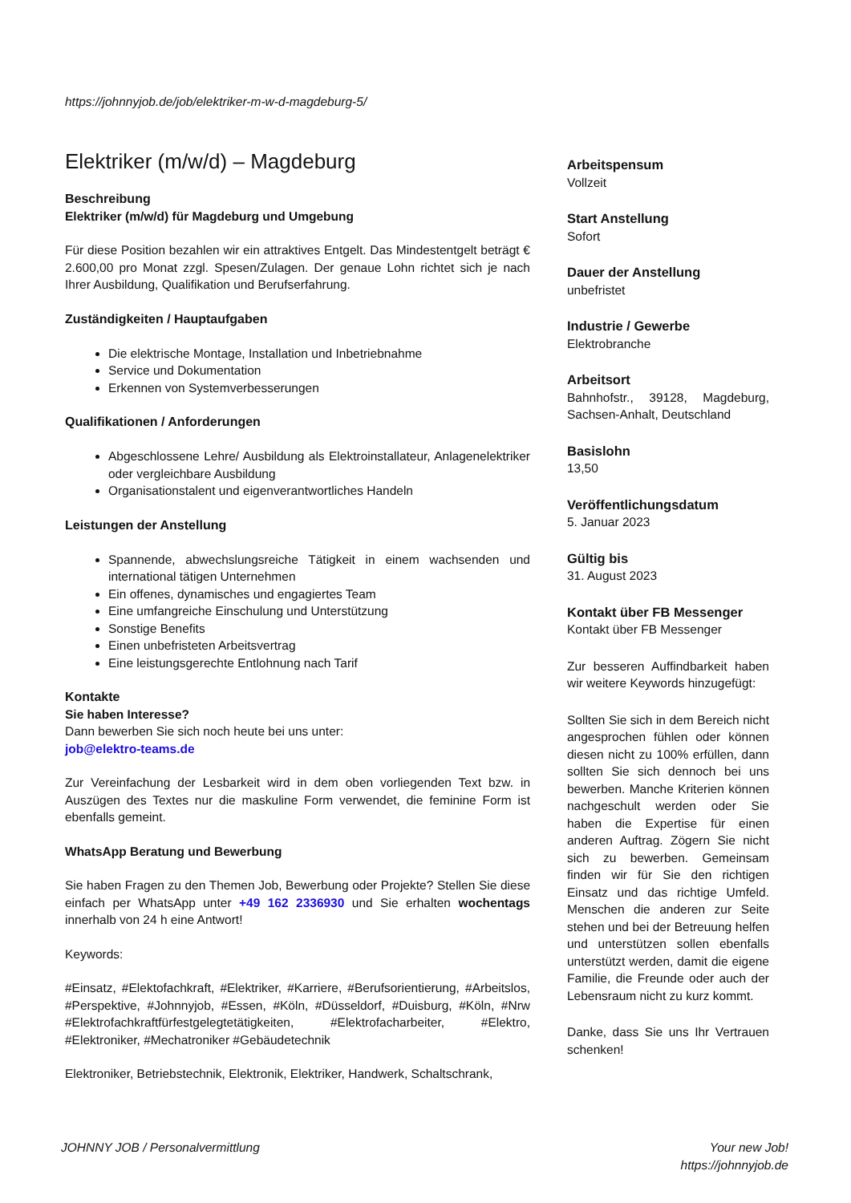https://johnnyjob.de/job/elektriker-m-w-d-magdeburg-5/
Elektriker (m/w/d) – Magdeburg
Beschreibung
Elektriker (m/w/d) für Magdeburg und Umgebung
Für diese Position bezahlen wir ein attraktives Entgelt. Das Mindestentgelt beträgt € 2.600,00 pro Monat zzgl. Spesen/Zulagen. Der genaue Lohn richtet sich je nach Ihrer Ausbildung, Qualifikation und Berufserfahrung.
Zuständigkeiten / Hauptaufgaben
Die elektrische Montage, Installation und Inbetriebnahme
Service und Dokumentation
Erkennen von Systemverbesserungen
Qualifikationen / Anforderungen
Abgeschlossene Lehre/ Ausbildung als Elektroinstallateur, Anlagenelektriker oder vergleichbare Ausbildung
Organisationstalent und eigenverantwortliches Handeln
Leistungen der Anstellung
Spannende, abwechslungsreiche Tätigkeit in einem wachsenden und international tätigen Unternehmen
Ein offenes, dynamisches und engagiertes Team
Eine umfangreiche Einschulung und Unterstützung
Sonstige Benefits
Einen unbefristeten Arbeitsvertrag
Eine leistungsgerechte Entlohnung nach Tarif
Kontakte
Sie haben Interesse?
Dann bewerben Sie sich noch heute bei uns unter:
job@elektro-teams.de
Zur Vereinfachung der Lesbarkeit wird in dem oben vorliegenden Text bzw. in Auszügen des Textes nur die maskuline Form verwendet, die feminine Form ist ebenfalls gemeint.
WhatsApp Beratung und Bewerbung
Sie haben Fragen zu den Themen Job, Bewerbung oder Projekte? Stellen Sie diese einfach per WhatsApp unter +49 162 2336930 und Sie erhalten wochentags innerhalb von 24 h eine Antwort!
Keywords:
#Einsatz, #Elektofachkraft, #Elektriker, #Karriere, #Berufsorientierung, #Arbeitslos, #Perspektive, #Johnnyjob, #Essen, #Köln, #Düsseldorf, #Duisburg, #Köln, #Nrw #Elektrofachkraftfürfestgelegtetätigkeiten, #Elektrofacharbeiter, #Elektro, #Elektroniker, #Mechatroniker #Gebäudetechnik
Elektroniker, Betriebstechnik, Elektronik, Elektriker, Handwerk, Schaltschrank,
Arbeitspensum
Vollzeit
Start Anstellung
Sofort
Dauer der Anstellung
unbefristet
Industrie / Gewerbe
Elektrobranche
Arbeitsort
Bahnhofstr., 39128, Magdeburg, Sachsen-Anhalt, Deutschland
Basislohn
13,50
Veröffentlichungsdatum
5. Januar 2023
Gültig bis
31. August 2023
Kontakt über FB Messenger
Kontakt über FB Messenger
Zur besseren Auffindbarkeit haben wir weitere Keywords hinzugefügt:
Sollten Sie sich in dem Bereich nicht angesprochen fühlen oder können diesen nicht zu 100% erfüllen, dann sollten Sie sich dennoch bei uns bewerben. Manche Kriterien können nachgeschult werden oder Sie haben die Expertise für einen anderen Auftrag. Zögern Sie nicht sich zu bewerben. Gemeinsam finden wir für Sie den richtigen Einsatz und das richtige Umfeld. Menschen die anderen zur Seite stehen und bei der Betreuung helfen und unterstützen sollen ebenfalls unterstützt werden, damit die eigene Familie, die Freunde oder auch der Lebensraum nicht zu kurz kommt.
Danke, dass Sie uns Ihr Vertrauen schenken!
JOHNNY JOB / Personalvermittlung
Your new Job!
https://johnnyjob.de